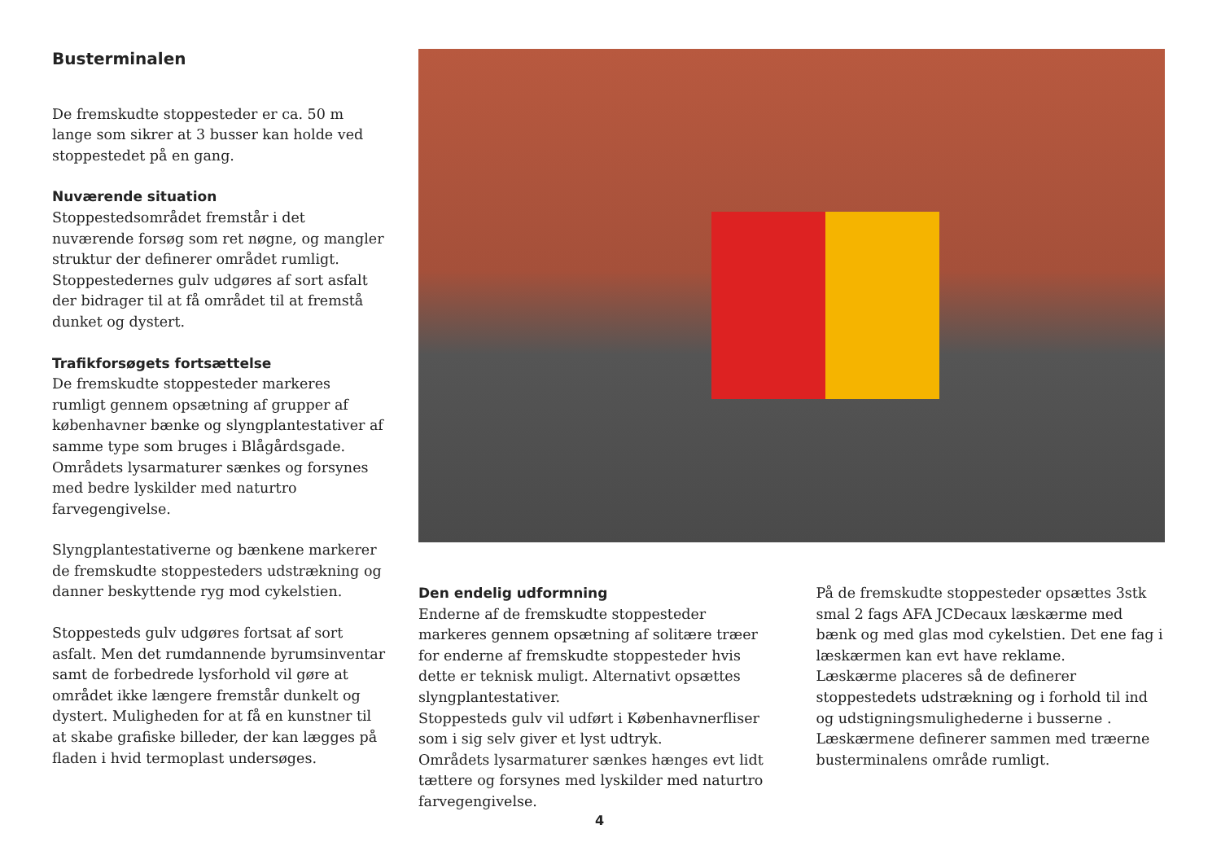Busterminalen
De fremskudte stoppesteder er ca. 50 m lange som sikrer at 3 busser kan holde ved stoppestedet på en gang.
Nuværende situation
Stoppestedsområdet fremstår i det nuværende forsøg som ret nøgne, og mangler struktur der definerer området rumligt. Stoppestedernes gulv udgøres af sort asfalt der bidrager til at få området til at fremstå dunket og dystert.
Trafikforsøgets fortsættelse
De fremskudte stoppesteder markeres rumligt gennem opsætning af grupper af københavner bænke og slyngplantestativer af samme type som bruges i Blågårdsgade. Områdets lysarmaturer sænkes og forsynes med bedre lyskilder med naturtro farvegengivelse.
Slyngplantestativerne og bænkene markerer de fremskudte stoppesteders udstrækning og danner beskyttende ryg mod cykelstien.
Stoppesteds gulv udgøres fortsat af sort asfalt. Men det rumdannende byrumsinventar samt de forbedrede lysforhold vil gøre at området ikke længere fremstår dunkelt og dystert. Muligheden for at få en kunstner til at skabe grafiske billeder, der kan lægges på fladen i hvid termoplast undersøges.
Den endelig udformning
Enderne af de fremskudte stoppesteder markeres gennem opsætning af solitære træer for enderne af fremskudte stoppesteder hvis dette er teknisk muligt. Alternativt opsættes slyngplantestativer.
Stoppesteds gulv vil udført i Københavnerfliser som i sig selv giver et lyst udtryk.
Områdets lysarmaturer sænkes hænges evt lidt tættere og forsynes med lyskilder med naturtro farvegengivelse.
På de fremskudte stoppesteder opsættes 3stk smal 2 fags AFA JCDecaux læskærme med bænk og med glas mod cykelstien. Det ene fag i læskærmen kan evt have reklame.
Læskærme placeres så de definerer stoppestedets udstrækning og i forhold til ind og udstigningsmulighederne i busserne .
Læskærmene definerer sammen med træerne busterminalens område rumligt.
4